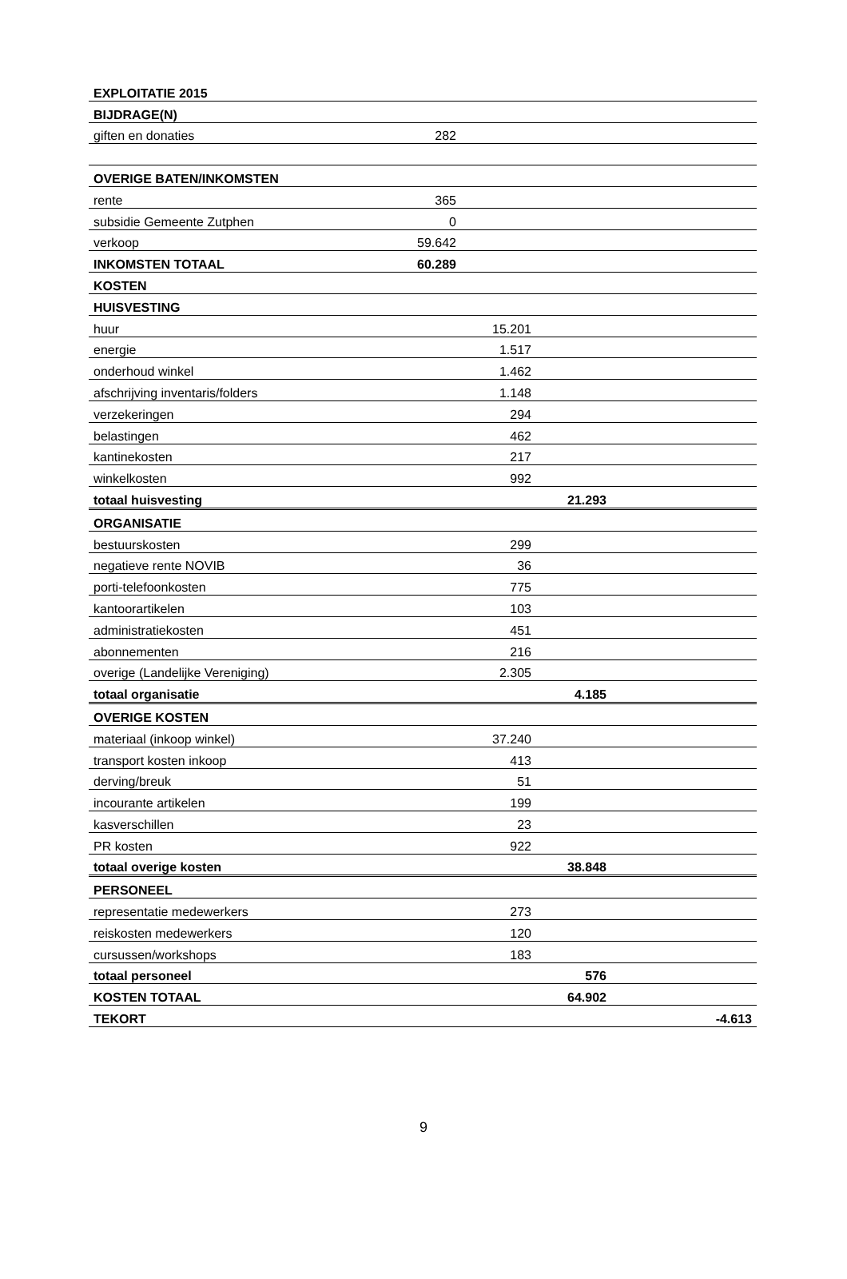| EXPLOITATIE 2015 | | | | |
| BIJDRAGE(N) | | | | |
| giften en donaties | 282 | | | |
| OVERIGE BATEN/INKOMSTEN | | | | |
| rente | 365 | | | |
| subsidie Gemeente Zutphen | 0 | | | |
| verkoop | 59.642 | | | |
| INKOMSTEN TOTAAL | 60.289 | | | |
| KOSTEN | | | | |
| HUISVESTING | | | | |
| huur | | 15.201 | | |
| energie | | 1.517 | | |
| onderhoud winkel | | 1.462 | | |
| afschrijving inventaris/folders | | 1.148 | | |
| verzekeringen | | 294 | | |
| belastingen | | 462 | | |
| kantinekosten | | 217 | | |
| winkelkosten | | 992 | | |
| totaal huisvesting | | | 21.293 | |
| ORGANISATIE | | | | |
| bestuurskosten | | 299 | | |
| negatieve rente NOVIB | | 36 | | |
| porti-telefoonkosten | | 775 | | |
| kantoorartikelen | | 103 | | |
| administratiekosten | | 451 | | |
| abonnementen | | 216 | | |
| overige (Landelijke Vereniging) | | 2.305 | | |
| totaal organisatie | | | 4.185 | |
| OVERIGE KOSTEN | | | | |
| materiaal (inkoop winkel) | | 37.240 | | |
| transport kosten inkoop | | 413 | | |
| derving/breuk | | 51 | | |
| incourante artikelen | | 199 | | |
| kasverschillen | | 23 | | |
| PR kosten | | 922 | | |
| totaal overige kosten | | | 38.848 | |
| PERSONEEL | | | | |
| representatie medewerkers | | 273 | | |
| reiskosten medewerkers | | 120 | | |
| cursussen/workshops | | 183 | | |
| totaal personeel | | | 576 | |
| KOSTEN TOTAAL | | | 64.902 | |
| TEKORT | | | | -4.613 |
9